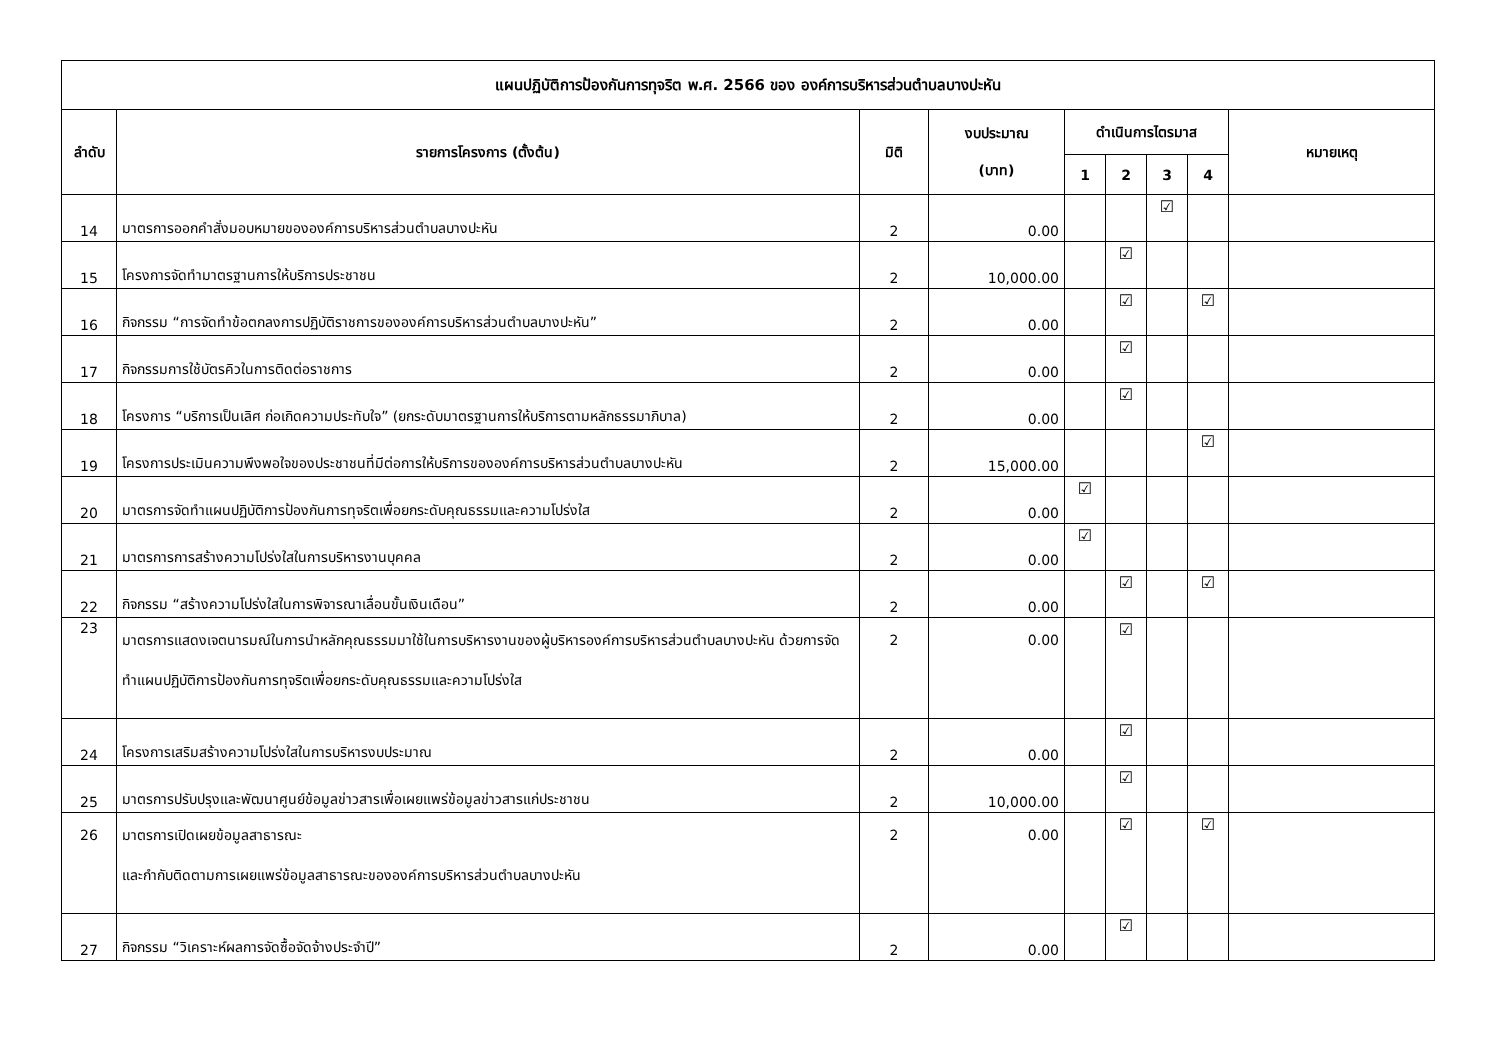| แผนปฏิบัติการป้องกันการทุจริต พ.ศ. 2566 ของ องค์การบริหารส่วนตำบลบางปะหัน | | | | | | | | |
| --- | --- | --- | --- | --- | --- | --- | --- | --- |
| ลำดับ | รายการโครงการ (ตั้งต้น) | มิติ | งบประมาณ (บาท) | ดำเนินการไตรมาส | | | | หมายเหตุ |
| | | | | 1 | 2 | 3 | 4 | |
| 14 | มาตรการออกคำสั่งมอบหมายขององค์การบริหารส่วนตำบลบางปะหัน | 2 | 0.00 | | | ☑ | | |
| 15 | โครงการจัดทำมาตรฐานการให้บริการประชาชน | 2 | 10,000.00 | | ☑ | | | |
| 16 | กิจกรรม “การจัดทำข้อตกลงการปฏิบัติราชการขององค์การบริหารส่วนตำบลบางปะหัน” | 2 | 0.00 | | ☑ | | ☑ | |
| 17 | กิจกรรมการใช้บัตรคิวในการติดต่อราชการ | 2 | 0.00 | | ☑ | | | |
| 18 | โครงการ “บริการเป็นเลิศ ก่อเกิดความประทับใจ” (ยกระดับมาตรฐานการให้บริการตามหลักธรรมาภิบาล) | 2 | 0.00 | | ☑ | | | |
| 19 | โครงการประเมินความพึงพอใจของประชาชนที่มีต่อการให้บริการขององค์การบริหารส่วนตำบลบางปะหัน | 2 | 15,000.00 | | | | ☑ | |
| 20 | มาตรการจัดทำแผนปฏิบัติการป้องกันการทุจริตเพื่อยกระดับคุณธรรมและความโปร่งใส | 2 | 0.00 | ☑ | | | | |
| 21 | มาตรการการสร้างความโปร่งใสในการบริหารงานบุคคล | 2 | 0.00 | ☑ | | | | |
| 22 | กิจกรรม “สร้างความโปร่งใสในการพิจารณาเลื่อนขั้นเงินเดือน” | 2 | 0.00 | | ☑ | | ☑ | |
| 23 | มาตรการแสดงเจตนารมณ์ในการนำหลักคุณธรรมมาใช้ในการบริหารงานของผู้บริหารองค์การบริหารส่วนตำบลบางปะหัน ด้วยการจัดทำแผนปฏิบัติการป้องกันการทุจริตเพื่อยกระดับคุณธรรมและความโปร่งใส | 2 | 0.00 | | ☑ | | | |
| 24 | โครงการเสริมสร้างความโปร่งใสในการบริหารงบประมาณ | 2 | 0.00 | | ☑ | | | |
| 25 | มาตรการปรับปรุงและพัฒนาศูนย์ข้อมูลข่าวสารเพื่อเผยแพร่ข้อมูลข่าวสารแก่ประชาชน | 2 | 10,000.00 | | ☑ | | | |
| 26 | มาตรการเปิดเผยข้อมูลสาธารณะ และกำกับติดตามการเผยแพร่ข้อมูลสาธารณะขององค์การบริหารส่วนตำบลบางปะหัน | 2 | 0.00 | | ☑ | | ☑ | |
| 27 | กิจกรรม “วิเคราะห์ผลการจัดซื้อจัดจ้างประจำปี” | 2 | 0.00 | | ☑ | | | |